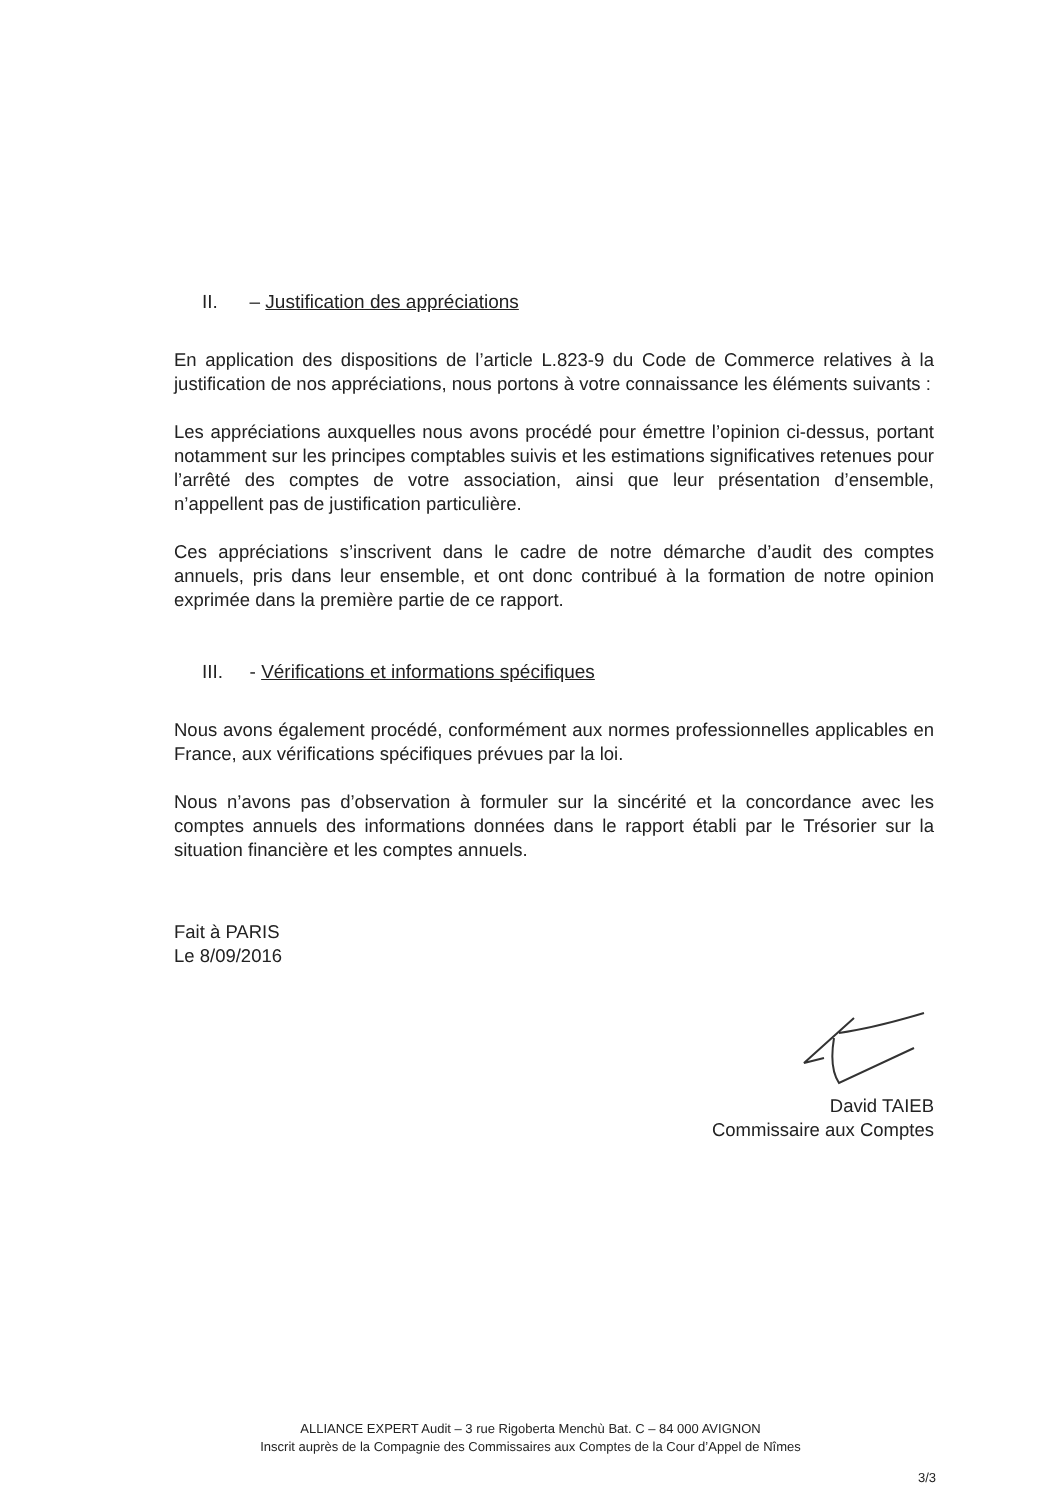II. – Justification des appréciations
En application des dispositions de l’article L.823-9 du Code de Commerce relatives à la justification de nos appréciations, nous portons à votre connaissance les éléments suivants :
Les appréciations auxquelles nous avons procédé pour émettre l’opinion ci-dessus, portant notamment sur les principes comptables suivis et les estimations significatives retenues pour l’arrêté des comptes de votre association, ainsi que leur présentation d’ensemble, n’appellent pas de justification particulière.
Ces appréciations s’inscrivent dans le cadre de notre démarche d’audit des comptes annuels, pris dans leur ensemble, et ont donc contribué à la formation de notre opinion exprimée dans la première partie de ce rapport.
III. - Vérifications et informations spécifiques
Nous avons également procédé, conformément aux normes professionnelles applicables en France, aux vérifications spécifiques prévues par la loi.
Nous n’avons pas d’observation à formuler sur la sincérité et la concordance avec les comptes annuels des informations données dans le rapport établi par le Trésorier sur la situation financière et les comptes annuels.
Fait à PARIS
Le 8/09/2016
David TAIEB
Commissaire aux Comptes
ALLIANCE EXPERT Audit – 3 rue Rigoberta Menchù Bat. C – 84 000 AVIGNON
Inscrit auprès de la Compagnie des Commissaires aux Comptes de la Cour d’Appel de Nîmes
3/3